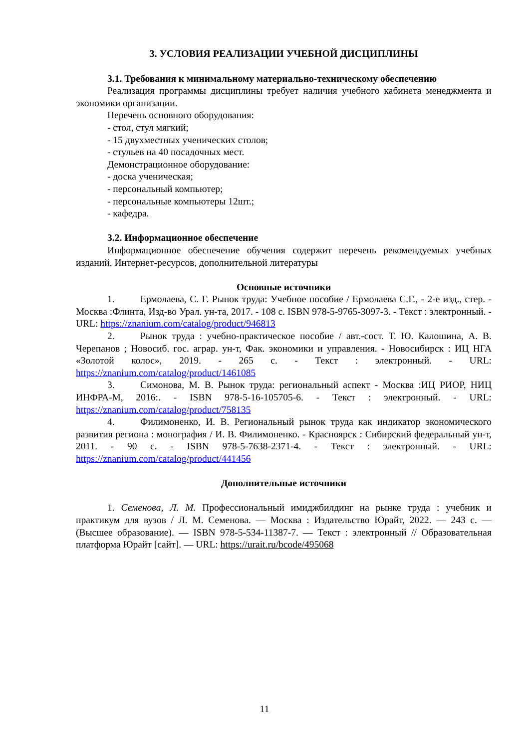3. УСЛОВИЯ РЕАЛИЗАЦИИ УЧЕБНОЙ ДИСЦИПЛИНЫ
3.1. Требования к минимальному материально-техническому обеспечению
Реализация программы дисциплины требует наличия учебного кабинета менеджмента и экономики организации.
Перечень основного оборудования:
- стол, стул мягкий;
- 15 двухместных ученических столов;
- стульев на 40 посадочных мест.
Демонстрационное оборудование:
- доска ученическая;
- персональный компьютер;
- персональные компьютеры 12шт.;
- кафедра.
3.2. Информационное обеспечение
Информационное обеспечение обучения содержит перечень рекомендуемых учебных изданий, Интернет-ресурсов, дополнительной литературы
Основные источники
1. Ермолаева, С. Г. Рынок труда: Учебное пособие / Ермолаева С.Г., - 2-е изд., стер. - Москва :Флинта, Изд-во Урал. ун-та, 2017. - 108 с. ISBN 978-5-9765-3097-3. - Текст : электронный. - URL: https://znanium.com/catalog/product/946813
2. Рынок труда : учебно-практическое пособие / авт.-сост. Т. Ю. Калошина, А. В. Черепанов ; Новосиб. гос. аграр. ун-т, Фак. экономики и управления. - Новосибирск : ИЦ НГА «Золотой колос», 2019. - 265 с. - Текст : электронный. - URL: https://znanium.com/catalog/product/1461085
3. Симонова, М. В. Рынок труда: региональный аспект - Москва :ИЦ РИОР, НИЦ ИНФРА-М, 2016:. - ISBN 978-5-16-105705-6. - Текст : электронный. - URL: https://znanium.com/catalog/product/758135
4. Филимоненко, И. В. Региональный рынок труда как индикатор экономического развития региона : монография / И. В. Филимоненко. - Красноярск : Сибирский федеральный ун-т, 2011. - 90 с. - ISBN 978-5-7638-2371-4. - Текст : электронный. - URL: https://znanium.com/catalog/product/441456
Дополнительные источники
1. Семенова, Л. М. Профессиональный имиджбилдинг на рынке труда : учебник и практикум для вузов / Л. М. Семенова. — Москва : Издательство Юрайт, 2022. — 243 с. — (Высшее образование). — ISBN 978-5-534-11387-7. — Текст : электронный // Образовательная платформа Юрайт [сайт]. — URL: https://urait.ru/bcode/495068
11